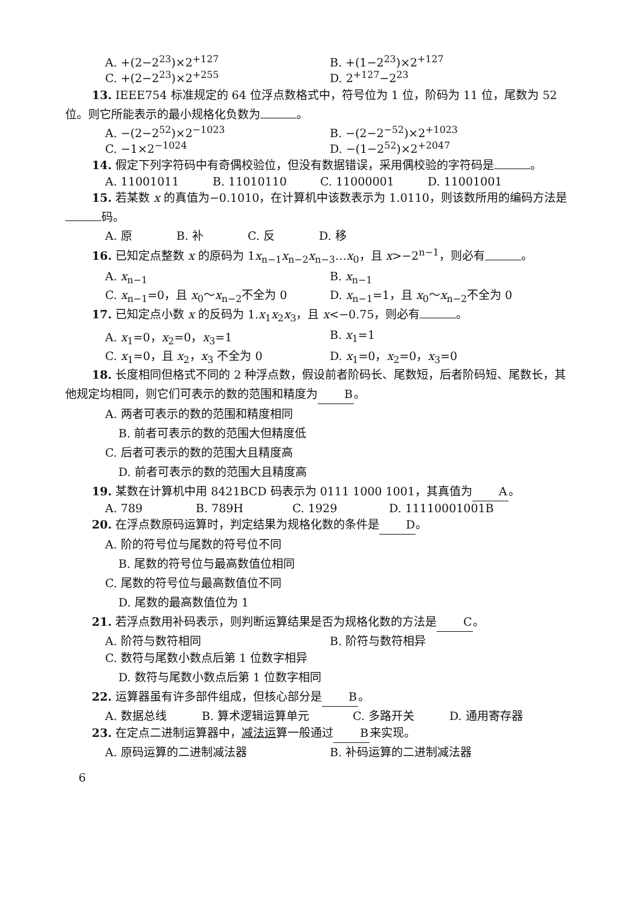A. +(2−2<sup>23</sup>)×2<sup>+127</sup> B. +(1−2<sup>23</sup>)×2<sup>+127</sup>
C. +(2−2<sup>23</sup>)×2<sup>+255</sup> D. 2<sup>+127</sup>−2<sup>23</sup>
13. IEEE754 标准规定的 64 位浮点数格式中，符号位为 1 位，阶码为 11 位，尾数为 52 位。则它所能表示的最小规格化负数为 。
A. −(2−2<sup>52</sup>)×2<sup>−1023</sup> B. −(2−2<sup>−52</sup>)×2<sup>+1023</sup>
C. −1×2<sup>−1024</sup> D. −(1−2<sup>52</sup>)×2<sup>+2047</sup>
14. 假定下列字符码中有奇偶校验位，但没有数据错误，采用偶校验的字符码是 。
A. 11001011 B. 11010110 C. 11000001 D. 11001001
15. 若某数 x 的真值为−0.1010，在计算机中该数表示为 1.0110，则该数所用的编码方法是 码。
A. 原 B. 补 C. 反 D. 移
16. 已知定点整数 x 的原码为 1x<sub>n−1</sub>x<sub>n−2</sub>x<sub>n−3</sub>…x<sub>0</sub>，且 x>−2<sup>n−1</sup>，则必有 。
A. x<sub>n−1</sub> B. x<sub>n−1</sub>
C. x<sub>n−1</sub>=0，且 x<sub>0</sub>～x<sub>n−2</sub>不全为 0 D. x<sub>n−1</sub>=1，且 x<sub>0</sub>～x<sub>n−2</sub>不全为 0
17. 已知定点小数 x 的反码为 1.x<sub>1</sub>x<sub>2</sub>x<sub>3</sub>，且 x<−0.75，则必有 。
A. x<sub>1</sub>=0，x<sub>2</sub>=0，x<sub>3</sub>=1 B. x<sub>1</sub>=1
C. x<sub>1</sub>=0，且 x<sub>2</sub>，x<sub>3</sub> 不全为 0 D. x<sub>1</sub>=0，x<sub>2</sub>=0，x<sub>3</sub>=0
18. 长度相同但格式不同的 2 种浮点数，假设前者阶码长、尾数短，后者阶码短、尾数长，其他规定均相同，则它们可表示的数的范围和精度为 B 。
A. 两者可表示的数的范围和精度相同
B. 前者可表示的数的范围大但精度低
C. 后者可表示的数的范围大且精度高
D. 前者可表示的数的范围大且精度高
19. 某数在计算机中用 8421BCD 码表示为 0111 1000 1001，其真值为 A 。
A. 789 B. 789H C. 1929 D. 11110001001B
20. 在浮点数原码运算时，判定结果为规格化数的条件是 D 。
A. 阶的符号位与尾数的符号位不同
B. 尾数的符号位与最高数值位相同
C. 尾数的符号位与最高数值位不同
D. 尾数的最高数值位为 1
21. 若浮点数用补码表示，则判断运算结果是否为规格化数的方法是 C 。
A. 阶符与数符相同 B. 阶符与数符相异
C. 数符与尾数小数点后第 1 位数字相异
D. 数符与尾数小数点后第 1 位数字相同
22. 运算器虽有许多部件组成，但核心部分是 B 。
A. 数据总线 B. 算术逻辑运算单元 C. 多路开关 D. 通用寄存器
23. 在定点二进制运算器中，减法运算一般通过 B 来实现。
A. 原码运算的二进制减法器 B. 补码运算的二进制减法器
6